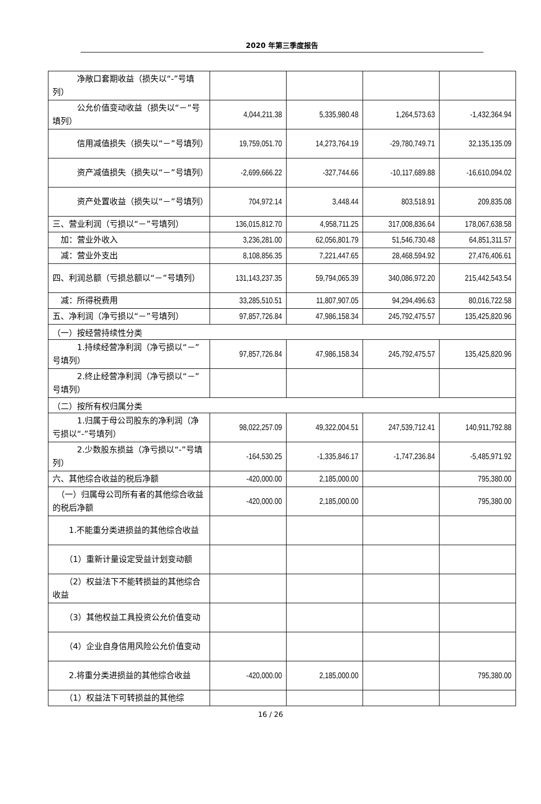2020 年第三季度报告
| 净敞口套期收益（损失以“-”号填列） | | | | |
| 公允价值变动收益（损失以“－”号填列） | 4,044,211.38 | 5,335,980.48 | 1,264,573.63 | -1,432,364.94 |
| 信用减值损失（损失以“－”号填列） | 19,759,051.70 | 14,273,764.19 | -29,780,749.71 | 32,135,135.09 |
| 资产减值损失（损失以“－”号填列） | -2,699,666.22 | -327,744.66 | -10,117,689.88 | -16,610,094.02 |
| 资产处置收益（损失以“－”号填列） | 704,972.14 | 3,448.44 | 803,518.91 | 209,835.08 |
| 三、营业利润（亏损以“－”号填列） | 136,015,812.70 | 4,958,711.25 | 317,008,836.64 | 178,067,638.58 |
| 加：营业外收入 | 3,236,281.00 | 62,056,801.79 | 51,546,730.48 | 64,851,311.57 |
| 减：营业外支出 | 8,108,856.35 | 7,221,447.65 | 28,468,594.92 | 27,476,406.61 |
| 四、利润总额（亏损总额以“－”号填列） | 131,143,237.35 | 59,794,065.39 | 340,086,972.20 | 215,442,543.54 |
| 减：所得税费用 | 33,285,510.51 | 11,807,907.05 | 94,294,496.63 | 80,016,722.58 |
| 五、净利润（净亏损以“－”号填列） | 97,857,726.84 | 47,986,158.34 | 245,792,475.57 | 135,425,820.96 |
| （一）按经营持续性分类 | | | | |
| 1.持续经营净利润（净亏损以“－”号填列） | 97,857,726.84 | 47,986,158.34 | 245,792,475.57 | 135,425,820.96 |
| 2.终止经营净利润（净亏损以“－”号填列） | | | | |
| （二）按所有权归属分类 | | | | |
| 1.归属于母公司股东的净利润（净亏损以“-”号填列） | 98,022,257.09 | 49,322,004.51 | 247,539,712.41 | 140,911,792.88 |
| 2.少数股东损益（净亏损以“-”号填列） | -164,530.25 | -1,335,846.17 | -1,747,236.84 | -5,485,971.92 |
| 六、其他综合收益的税后净额 | -420,000.00 | 2,185,000.00 | | 795,380.00 |
| （一）归属母公司所有者的其他综合收益的税后净额 | -420,000.00 | 2,185,000.00 | | 795,380.00 |
| 1.不能重分类进损益的其他综合收益 | | | | |
| （1）重新计量设定受益计划变动额 | | | | |
| （2）权益法下不能转损益的其他综合收益 | | | | |
| （3）其他权益工具投资公允价值变动 | | | | |
| （4）企业自身信用风险公允价值变动 | | | | |
| 2.将重分类进损益的其他综合收益 | -420,000.00 | 2,185,000.00 | | 795,380.00 |
| （1）权益法下可转损益的其他综 | | | | |
16 / 26